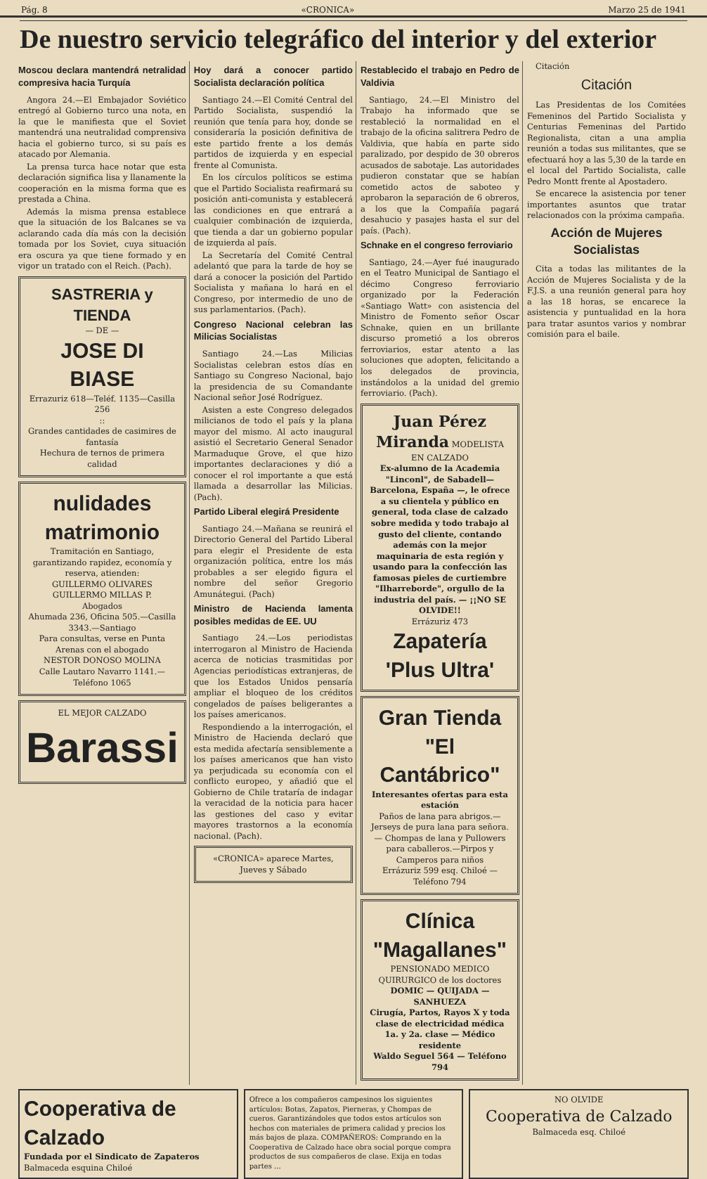Pág. 8 «CRONICA» Marzo 25 de 1941
De nuestro servicio telegráfico del interior y del exterior
Moscou declara mantendrá netralidad compresiva hacia Turquía
Angora 24.—El Embajador Soviético entregó al Gobierno turco una nota, en la que le manifiesta que el Soviet mantendrá una neutralidad comprensiva hacia el gobierno turco, si su país es atacado por Alemania.
La prensa turca hace notar que esta declaración significa lisa y llanamente la cooperación en la misma forma que es prestada a China.
Además la misma prensa establece que la situación de los Balcanes se va aclarando cada día más con la decisión tomada por los Soviet, cuya situación era oscura ya que tiene formado y en vigor un tratado con el Reich. (Pach).
SASTRERIA y TIENDA
— DE —
JOSE DI BIASE
Errazuriz 618—Teléf. 1135—Casilla 256
::
Grandes cantidades de casimires de fantasía
Hechura de ternos de primera calidad
nulidades matrimonio
Tramitación en Santiago, garantizando rapidez, economía y reserva, atienden:
GUILLERMO OLIVARES
GUILLERMO MILLAS P.
Abogados
Ahumada 236, Oficina 505.—Casilla 3343.—Santiago
Para consultas, verse en Punta Arenas con el abogado
NESTOR DONOSO MOLINA
Calle Lautaro Navarro 1141.—Teléfono 1065
EL MEJOR CALZADO
Barassi
Hoy dará a conocer partido Socialista declaración política
Santiago 24.—El Comité Central del Partido Socialista, suspendió la reunión que tenía para hoy, donde se consideraría la posición definitiva de este partido frente a los demás partidos de izquierda y en especial frente al Comunista.
En los círculos políticos se estima que el Partido Socialista reafirmará su posición anti-comunista y establecerá las condiciones en que entrará a cualquier combinación de izquierda, que tienda a dar un gobierno popular de izquierda al país.
La Secretaría del Comité Central adelantó que para la tarde de hoy se dará a conocer la posición del Partido Socialista y mañana lo hará en el Congreso, por intermedio de uno de sus parlamentarios. (Pach).
Congreso Nacional celebran las Milicias Socialistas
Santiago 24.—Las Milicias Socialistas celebran estos días en Santiago su Congreso Nacional, bajo la presidencia de su Comandante Nacional señor José Rodríguez.
Asisten a este Congreso delegados milicianos de todo el país y la plana mayor del mismo. Al acto inaugural asistió el Secretario General Senador Marmaduque Grove, el que hizo importantes declaraciones y dió a conocer el rol importante a que está llamada a desarrollar las Milicias. (Pach).
Partido Liberal elegirá Presidente
Santiago 24.—Mañana se reunirá el Directorio General del Partido Liberal para elegir el Presidente de esta organización política, entre los más probables a ser elegido figura el nombre del señor Gregorio Amunátegui. (Pach)
Ministro de Hacienda lamenta posibles medidas de EE. UU
Santiago 24.—Los periodistas interrogaron al Ministro de Hacienda acerca de noticias trasmitidas por Agencias periodísticas extranjeras, de que los Estados Unidos pensaría ampliar el bloqueo de los créditos congelados de países beligerantes a los países americanos.
Respondiendo a la interrogación, el Ministro de Hacienda declaró que esta medida afectaría sensiblemente a los países americanos que han visto ya perjudicada su economía con el conflicto europeo, y añadió que el Gobierno de Chile trataría de indagar la veracidad de la noticia para hacer las gestiones del caso y evitar mayores trastornos a la economía nacional. (Pach).
«CRONICA» aparece Martes, Jueves y Sábado
Restablecido el trabajo en Pedro de Valdivia
Santiago, 24.—El Ministro del Trabajo ha informado que se restableció la normalidad en el trabajo de la oficina salitrera Pedro de Valdivia, que había en parte sido paralizado, por despido de 30 obreros acusados de sabotaje. Las autoridades pudieron constatar que se habían cometido actos de saboteo y aprobaron la separación de 6 obreros, a los que la Compañía pagará desahucio y pasajes hasta el sur del país. (Pach).
Schnake en el congreso ferroviario
Santiago, 24.—Ayer fué inaugurado en el Teatro Municipal de Santiago el décimo Congreso ferroviario organizado por la Federación «Santiago Watt» con asistencia del Ministro de Fomento señor Oscar Schnake, quien en un brillante discurso prometió a los obreros ferroviarios, estar atento a las soluciones que adopten, felicitando a los delegados de provincia, instándolos a la unidad del gremio ferroviario. (Pach).
Juan Pérez Miranda MODELISTA EN CALZADO
Ex-alumno de la Academia "Linconl", de Sabadell—Barcelona, España —, le ofrece a su clientela y público en general, toda clase de calzado sobre medida y todo trabajo al gusto del cliente, contando además con la mejor maquinaria de esta región y usando para la confección las famosas pieles de curtiembre "Ilharreborde", orgullo de la industria del país. — ¡¡NO SE OLVIDE!!
Errázuriz 473 Zapatería 'Plus Ultra'
Gran Tienda "El Cantábrico"
Interesantes ofertas para esta estación
Paños de lana para abrigos.—Jerseys de pura lana para señora. — Chompas de lana y Pullowers para caballeros.—Pirpos y Camperos para niños
Errázuriz 599 esq. Chiloé — Teléfono 794
Clínica "Magallanes"
PENSIONADO MEDICO QUIRURGICO de los doctores
DOMIC — QUIJADA — SANHUEZA
Cirugía, Partos, Rayos X y toda clase de electricidad médica
1a. y 2a. clase — Médico residente
Waldo Seguel 564 — Teléfono 794
Citación
Citación
Las Presidentas de los Comitées Femeninos del Partido Socialista y Centurias Femeninas del Partido Regionalista, citan a una amplia reunión a todas sus militantes, que se efectuará hoy a las 5,30 de la tarde en el local del Partido Socialista, calle Pedro Montt frente al Apostadero.
Se encarece la asistencia por tener importantes asuntos que tratar relacionados con la próxima campaña.
Acción de Mujeres Socialistas
Cita a todas las militantes de la Acción de Mujeres Socialista y de la F.J.S. a una reunión general para hoy a las 18 horas, se encarece la asistencia y puntualidad en la hora para tratar asuntos varios y nombrar comisión para el baile.
Cooperativa de Calzado
Fundada por el Sindicato de Zapateros
Balmaceda esquina Chiloé
Ofrece a los compañeros campesinos los siguientes artículos: Botas, Zapatos, Pierneras, y Chompas de cueros. Garantizándoles que todos estos artículos son hechos con materiales de primera calidad y precios los más bajos de plaza. COMPAÑEROS: Comprando en la Cooperativa de Calzado hace obra social porque compra productos de sus compañeros de clase. Exija en todas partes ...
NO OLVIDE
Cooperativa de Calzado
Balmaceda esq. Chiloé